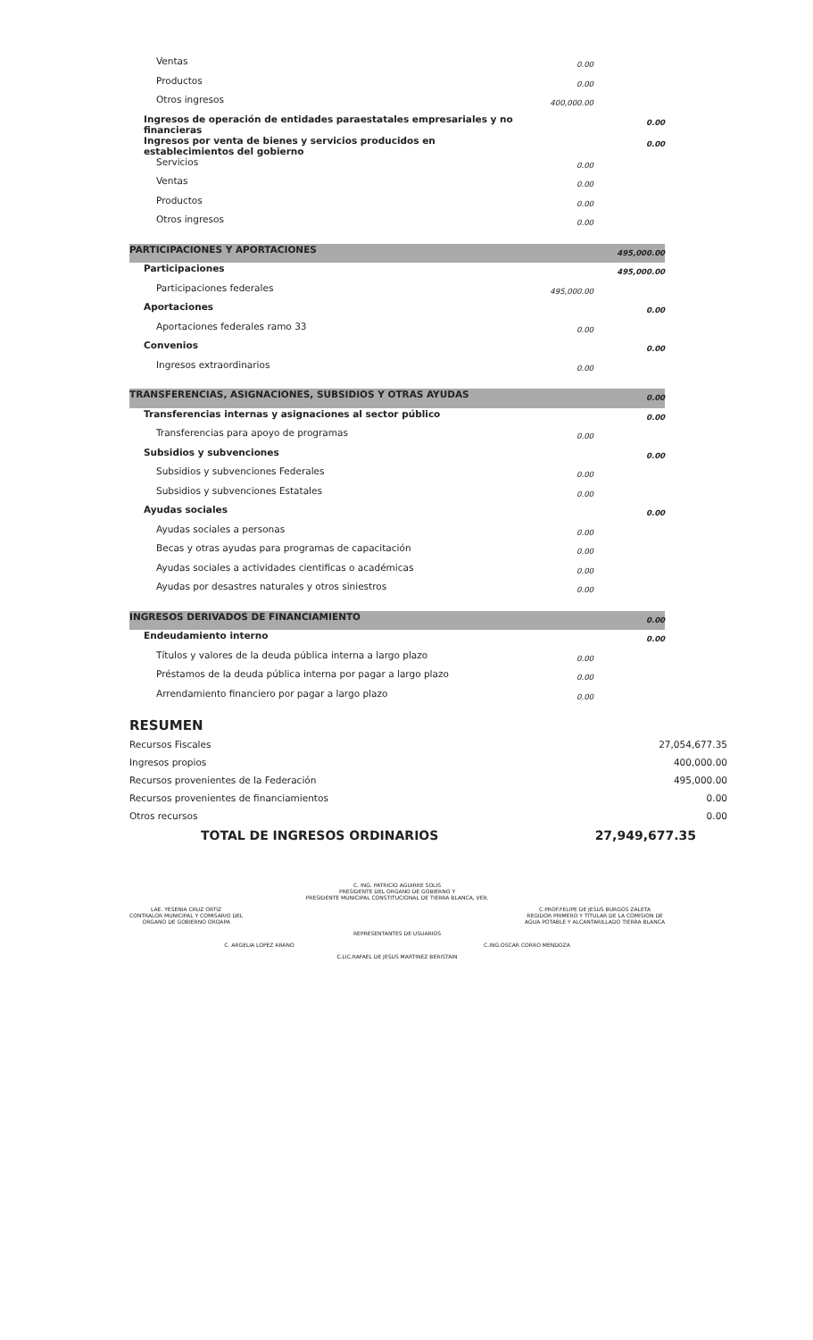| Ventas | 0.00 | |
| Productos | 0.00 | |
| Otros ingresos | 400,000.00 | |
| Ingresos de operación de entidades paraestatales empresariales y no financieras | | 0.00 |
| Ingresos por venta de bienes y servicios producidos en establecimientos del gobierno | | 0.00 |
| Servicios | 0.00 | |
| Ventas | 0.00 | |
| Productos | 0.00 | |
| Otros ingresos | 0.00 | |
| PARTICIPACIONES Y APORTACIONES | | 495,000.00 |
| Participaciones | | 495,000.00 |
| Participaciones federales | 495,000.00 | |
| Aportaciones | | 0.00 |
| Aportaciones federales ramo 33 | 0.00 | |
| Convenios | | 0.00 |
| Ingresos extraordinarios | 0.00 | |
| TRANSFERENCIAS, ASIGNACIONES, SUBSIDIOS Y OTRAS AYUDAS | | 0.00 |
| Transferencias internas y asignaciones al sector público | | 0.00 |
| Transferencias para apoyo de programas | 0.00 | |
| Subsidios y subvenciones | | 0.00 |
| Subsidios y subvenciones Federales | 0.00 | |
| Subsidios y subvenciones Estatales | 0.00 | |
| Ayudas sociales | | 0.00 |
| Ayudas sociales a personas | 0.00 | |
| Becas y otras ayudas para programas de capacitación | 0.00 | |
| Ayudas sociales a actividades cientificas o académicas | 0.00 | |
| Ayudas por desastres naturales y otros siniestros | 0.00 | |
| INGRESOS DERIVADOS DE FINANCIAMIENTO | | 0.00 |
| Endeudamiento interno | | 0.00 |
| Títulos y valores de la deuda pública interna a largo plazo | 0.00 | |
| Préstamos de la deuda pública interna por pagar a largo plazo | 0.00 | |
| Arrendamiento financiero por pagar a largo plazo | 0.00 | |
RESUMEN
| Recursos Fiscales | 27,054,677.35 |
| Ingresos propios | 400,000.00 |
| Recursos provenientes de la Federación | 495,000.00 |
| Recursos provenientes de financiamientos | 0.00 |
| Otros recursos | 0.00 |
| TOTAL DE INGRESOS ORDINARIOS | 27,949,677.35 |
C. ING. PATRICIO AGUIRRE SOLIS
PRESIDENTE DEL ORGANO DE GOBIERNO Y
PRESIDENTE MUNICIPAL CONSTITUCIONAL DE TIERRA BLANCA, VER.
LAE. YESENIA CRUZ ORTIZ
CONTRALOR MUNICIPAL Y COMISARIO DEL
ORGANO DE GOBIERNO OROAPA C.PROF.FELIPE DE JESUS BURGOS ZALETA
REGIDOR PRIMERO Y TITULAR DE LA COMISION DE
AGUA POTABLE Y ALCANTARILLADO TIERRA BLANCA
REPRESENTANTES DE USUARIOS
C. ARGELIA LOPEZ ARANO C.ING.OSCAR CORRO MENDOZA
C.LIC.RAFAEL DE JESUS MARTINEZ BERISTAIN